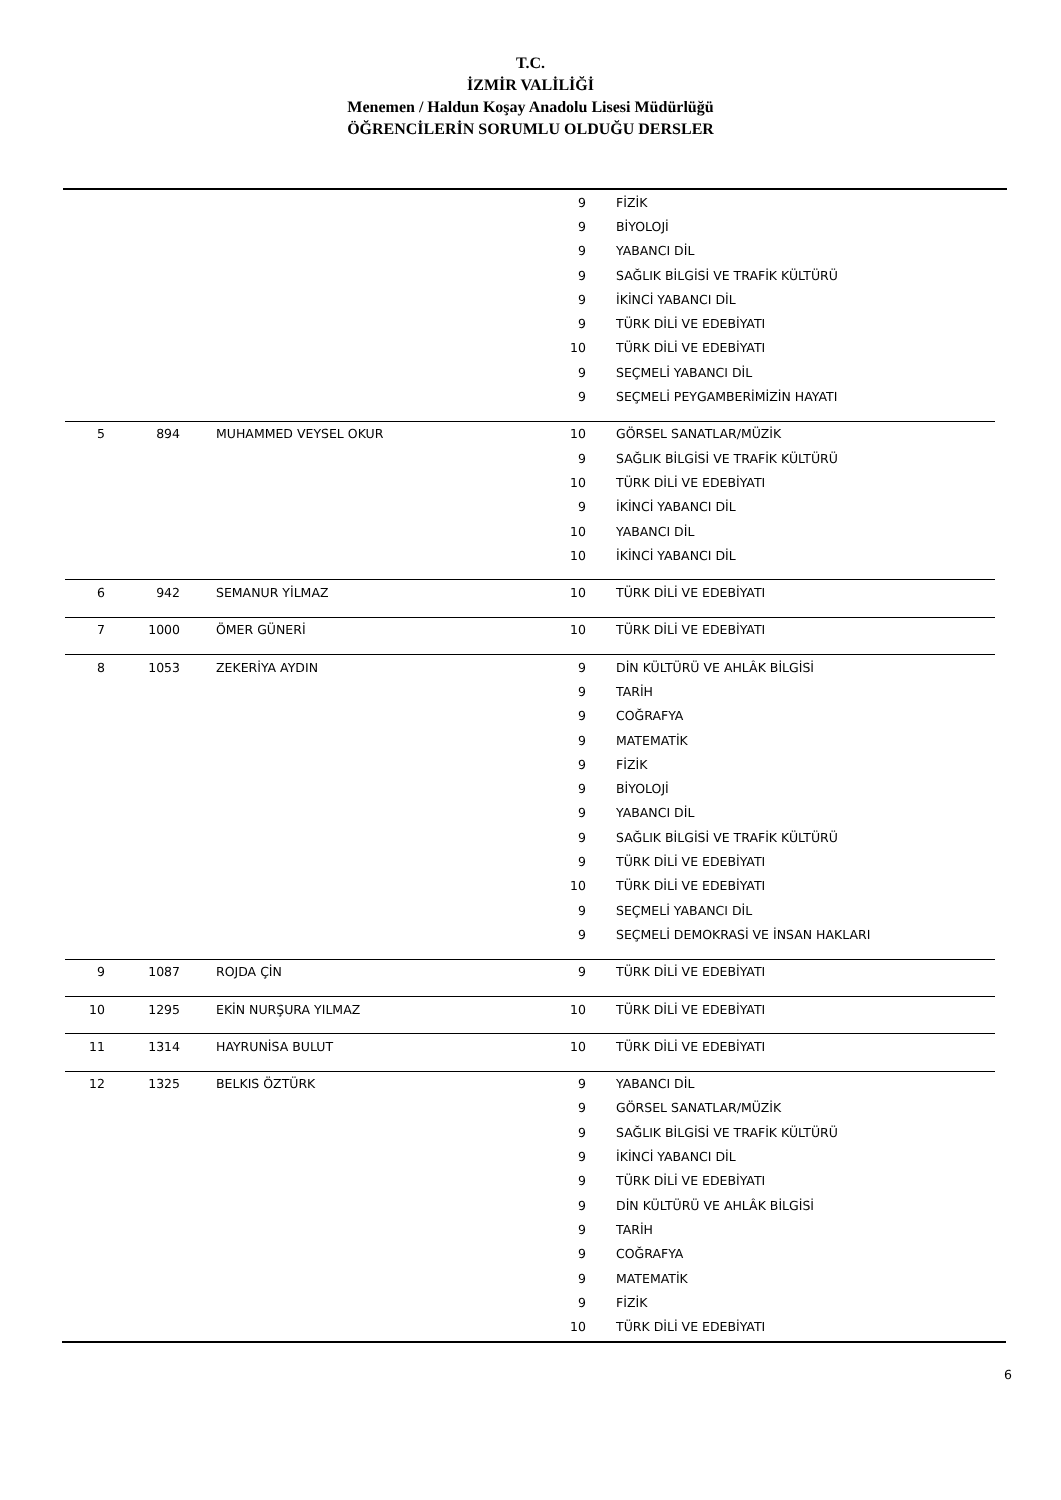T.C.
İZMİR VALİLİĞİ
Menemen / Haldun Koşay Anadolu Lisesi Müdürlüğü
ÖĞRENCİLERİN SORUMLU OLDUĞU DERSLER
| | | | 9 | FİZİK |
| | | | 9 | BİYOLOJİ |
| | | | 9 | YABANCI DİL |
| | | | 9 | SAĞLIK BİLGİSİ VE TRAFİK KÜLTÜRÜ |
| | | | 9 | İKİNCİ YABANCI DİL |
| | | | 9 | TÜRK DİLİ VE EDEBİYATI |
| | | | 10 | TÜRK DİLİ VE EDEBİYATI |
| | | | 9 | SEÇMELİ YABANCI DİL |
| | | | 9 | SEÇMELİ PEYGAMBERİMİZİN HAYATI |
| 5 | 894 | MUHAMMED VEYSEL OKUR | 10 | GÖRSEL SANATLAR/MÜZİK |
| | | | 9 | SAĞLIK BİLGİSİ VE TRAFİK KÜLTÜRÜ |
| | | | 10 | TÜRK DİLİ VE EDEBİYATI |
| | | | 9 | İKİNCİ YABANCI DİL |
| | | | 10 | YABANCI DİL |
| | | | 10 | İKİNCİ YABANCI DİL |
| 6 | 942 | SEMANUR YİLMAZ | 10 | TÜRK DİLİ VE EDEBİYATI |
| 7 | 1000 | ÖMER GÜNERİ | 10 | TÜRK DİLİ VE EDEBİYATI |
| 8 | 1053 | ZEKERİYA AYDIN | 9 | DİN KÜLTÜRÜ VE AHLÂK BİLGİSİ |
| | | | 9 | TARİH |
| | | | 9 | COĞRAFYA |
| | | | 9 | MATEMATİK |
| | | | 9 | FİZİK |
| | | | 9 | BİYOLOJİ |
| | | | 9 | YABANCI DİL |
| | | | 9 | SAĞLIK BİLGİSİ VE TRAFİK KÜLTÜRÜ |
| | | | 9 | TÜRK DİLİ VE EDEBİYATI |
| | | | 10 | TÜRK DİLİ VE EDEBİYATI |
| | | | 9 | SEÇMELİ YABANCI DİL |
| | | | 9 | SEÇMELİ DEMOKRASİ VE İNSAN HAKLARI |
| 9 | 1087 | ROJDA ÇİN | 9 | TÜRK DİLİ VE EDEBİYATI |
| 10 | 1295 | EKİN NURŞURA YILMAZ | 10 | TÜRK DİLİ VE EDEBİYATI |
| 11 | 1314 | HAYRUNİSA BULUT | 10 | TÜRK DİLİ VE EDEBİYATI |
| 12 | 1325 | BELKIS ÖZTÜRK | 9 | YABANCI DİL |
| | | | 9 | GÖRSEL SANATLAR/MÜZİK |
| | | | 9 | SAĞLIK BİLGİSİ VE TRAFİK KÜLTÜRÜ |
| | | | 9 | İKİNCİ YABANCI DİL |
| | | | 9 | TÜRK DİLİ VE EDEBİYATI |
| | | | 9 | DİN KÜLTÜRÜ VE AHLÂK BİLGİSİ |
| | | | 9 | TARİH |
| | | | 9 | COĞRAFYA |
| | | | 9 | MATEMATİK |
| | | | 9 | FİZİK |
| | | | 10 | TÜRK DİLİ VE EDEBİYATI |
6